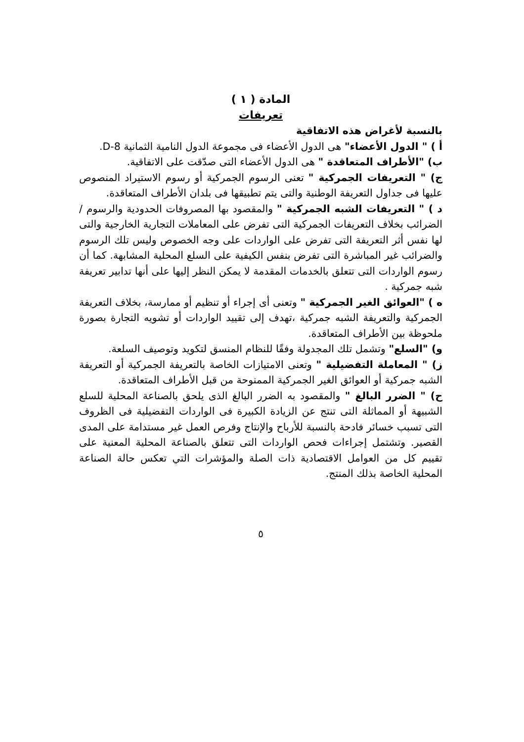المادة ( ١ )
تعريفات
بالنسبة لأغراض هذه الاتفاقية
أ ) " الدول الأعضاء" هى الدول الأعضاء فى مجموعة الدول النامية الثمانية D-8.
ب) "الأطراف المتعاقدة " هى الدول الأعضاء التى صدّقت على الاتفاقية.
ج) " التعريفات الجمركية " تعنى الرسوم الجمركية أو رسوم الاستيراد المنصوص عليها فى جداول التعريفة الوطنية والتى يتم تطبيقها فى بلدان الأطراف المتعاقدة.
د ) " التعريفات الشبه الجمركية " والمقصود بها المصروفات الحدودية والرسوم / الضرائب بخلاف التعريفات الجمركية التى تفرض على المعاملات التجارية الخارجية والتى لها نفس أثر التعريفة التى تفرض على الواردات على وجه الخصوص وليس تلك الرسوم والضرائب غير المباشرة التى تفرض بنفس الكيفية على السلع المحلية المشابهة. كما أن رسوم الواردات التى تتعلق بالخدمات المقدمة لا يمكن النظر إليها على أنها تدابير تعريفة شبه جمركية .
ه ) "العوائق الغير الجمركية " وتعنى أى إجراء أو تنظيم أو ممارسة، بخلاف التعريفة الجمركية والتعريفة الشبه جمركية ،تهدف إلى تقييد الواردات أو تشويه التجارة بصورة ملحوظة بين الأطراف المتعاقدة.
و) "السلع" وتشمل تلك المجدولة وفقًا للنظام المنسق لتكويد وتوصيف السلعة.
ز) " المعاملة التفضيلية " وتعنى الامتيازات الخاصة بالتعريفة الجمركية أو التعريفة الشبه جمركية أو العوائق الغير الجمركية الممنوحة من قبل الأطراف المتعاقدة.
ح) " الضرر البالغ " والمقصود به الضرر البالغ الذى يلحق بالصناعة المحلية للسلع الشبيهة أو المماثلة التى تنتج عن الزيادة الكبيرة فى الواردات التفضيلية فى الظروف التى تسبب خسائر فادحة بالنسبة للأرباح والإنتاج وفرص العمل غير مستدامة على المدى القصير. وتشتمل إجراءات فحص الواردات التى تتعلق بالصناعة المحلية المعنية على تقييم كل من العوامل الاقتصادية ذات الصلة والمؤشرات التي تعكس حالة الصناعة المحلية الخاصة بذلك المنتج.
٥